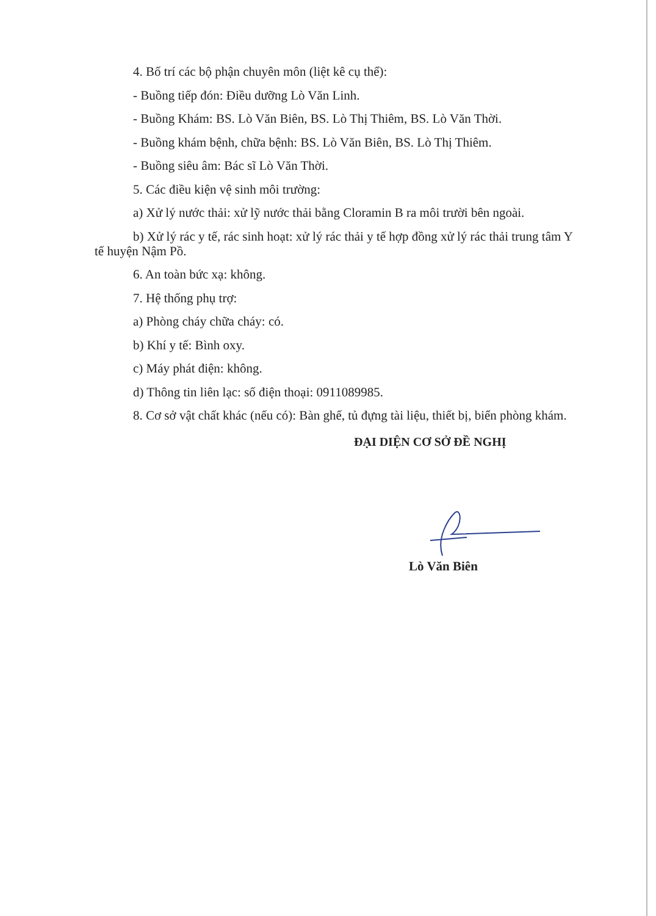4. Bố trí các bộ phận chuyên môn (liệt kê cụ thể):
- Buồng tiếp đón: Điều dưỡng Lò Văn Linh.
- Buồng Khám: BS. Lò Văn Biên, BS. Lò Thị Thiêm, BS. Lò Văn Thời.
- Buồng khám bệnh, chữa bệnh: BS. Lò Văn Biên, BS. Lò Thị Thiêm.
- Buồng siêu âm: Bác sĩ Lò Văn Thời.
5. Các điều kiện vệ sinh môi trường:
a) Xử lý nước thải: xử lỹ nước thải bằng Cloramin B ra môi trười bên ngoài.
b) Xử lý rác y tế, rác sinh hoạt: xử lý rác thải y tế hợp đồng xử lý rác thải trung tâm Y tế huyện Nậm Pồ.
6. An toàn bức xạ: không.
7. Hệ thống phụ trợ:
a) Phòng cháy chữa cháy: có.
b) Khí y tế: Bình oxy.
c) Máy phát điện: không.
d) Thông tin liên lạc: số điện thoại: 0911089985.
8. Cơ sở vật chất khác (nếu có): Bàn ghế, tủ đựng tài liệu, thiết bị, biển phòng khám.
ĐẠI DIỆN CƠ SỞ ĐỀ NGHỊ
Lò Văn Biên